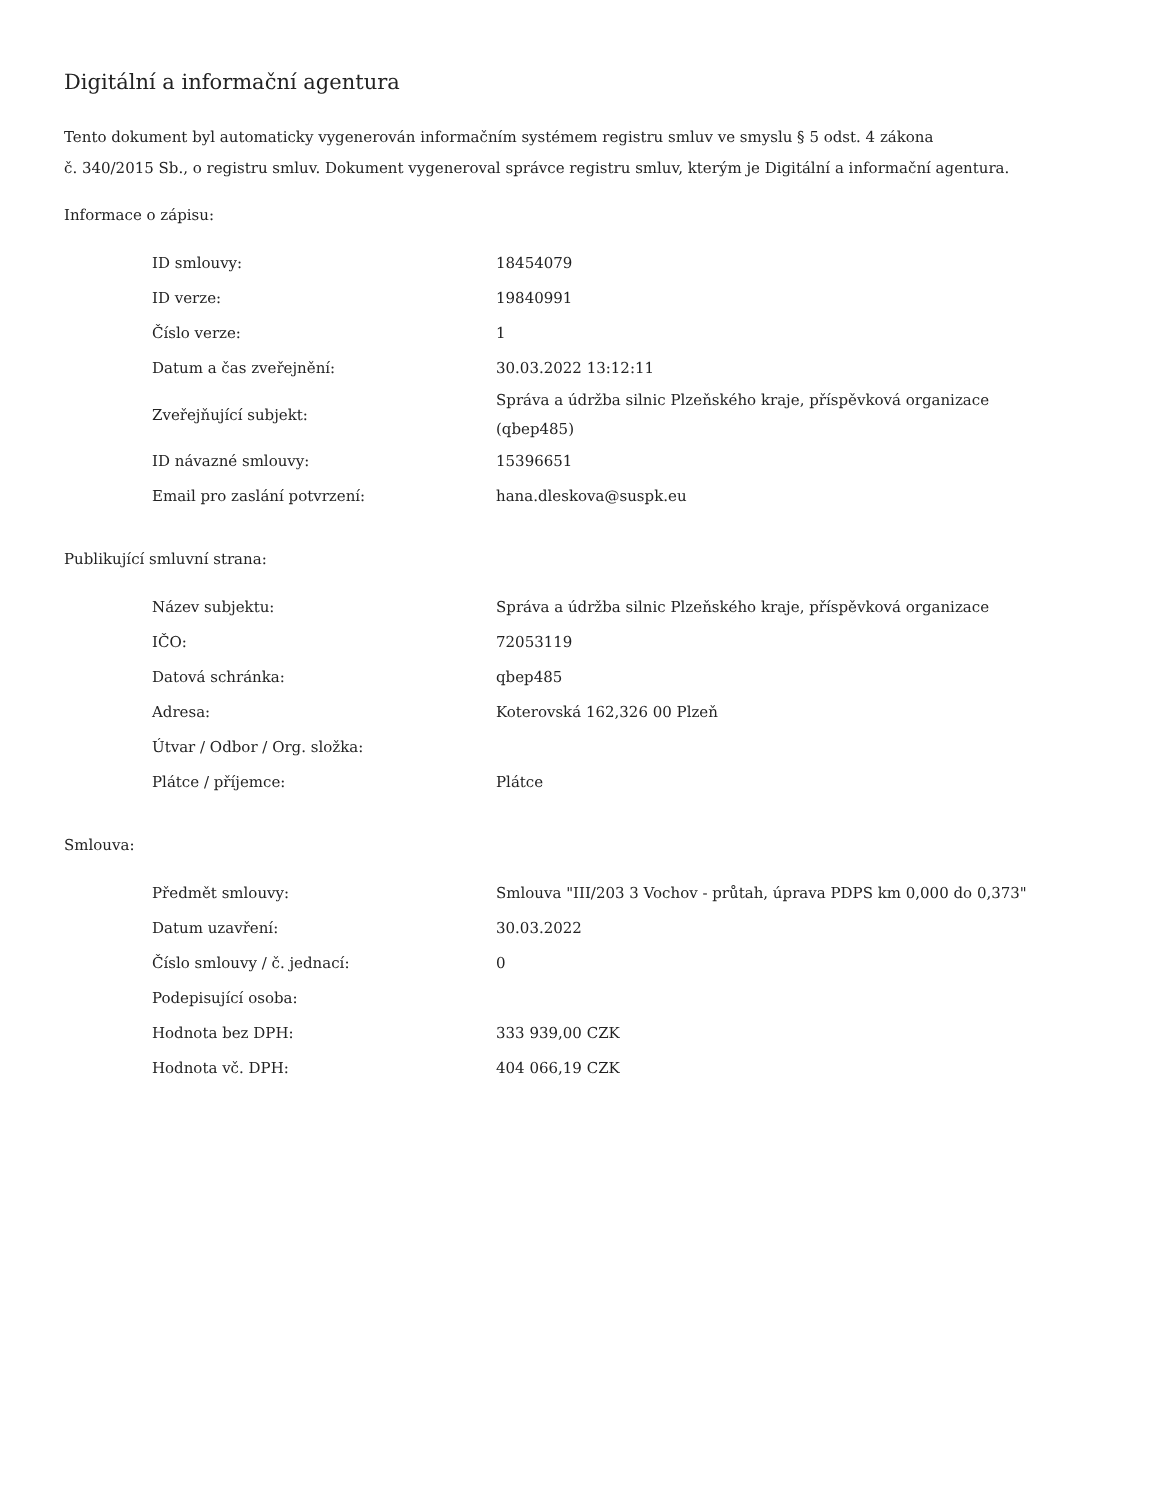Digitální a informační agentura
Tento dokument byl automaticky vygenerován informačním systémem registru smluv ve smyslu § 5 odst. 4 zákona
č. 340/2015 Sb., o registru smluv. Dokument vygeneroval správce registru smluv, kterým je Digitální a informační agentura.
Informace o zápisu:
| ID smlouvy: | 18454079 |
| ID verze: | 19840991 |
| Číslo verze: | 1 |
| Datum a čas zveřejnění: | 30.03.2022 13:12:11 |
| Zveřejňující subjekt: | Správa a údržba silnic Plzeňského kraje, příspěvková organizace (qbep485) |
| ID návazné smlouvy: | 15396651 |
| Email pro zaslání potvrzení: | hana.dleskova@suspk.eu |
Publikující smluvní strana:
| Název subjektu: | Správa a údržba silnic Plzeňského kraje, příspěvková organizace |
| IČO: | 72053119 |
| Datová schránka: | qbep485 |
| Adresa: | Koterovská 162,326 00 Plzeň |
| Útvar / Odbor / Org. složka: | |
| Plátce / příjemce: | Plátce |
Smlouva:
| Předmět smlouvy: | Smlouva "III/203 3 Vochov - průtah, úprava PDPS km 0,000 do 0,373" |
| Datum uzavření: | 30.03.2022 |
| Číslo smlouvy / č. jednací: | 0 |
| Podepisující osoba: | |
| Hodnota bez DPH: | 333 939,00 CZK |
| Hodnota vč. DPH: | 404 066,19 CZK |